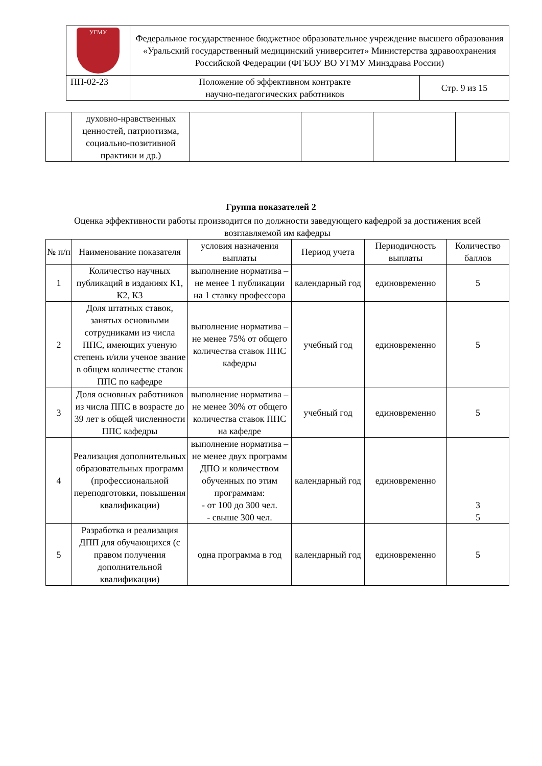| УГМУ | Федеральное государственное бюджетное образовательное учреждение высшего образования «Уральский государственный медицинский университет» Министерства здравоохранения Российской Федерации (ФГБОУ ВО УГМУ Минздрава России) | |
| ПП-02-23 | Положение об эффективном контракте научно-педагогических работников | Стр. 9 из 15 |
| | духовно-нравственных ценностей, патриотизма, социально-позитивной практики и др.) | | | | |
Группа показателей 2
Оценка эффективности работы производится по должности заведующего кафедрой за достижения всей возглавляемой им кафедры
| № п/п | Наименование показателя | условия назначения выплаты | Период учета | Периодичность выплаты | Количество баллов |
| --- | --- | --- | --- | --- | --- |
| 1 | Количество научных публикаций в изданиях К1, К2, К3 | выполнение норматива – не менее 1 публикации на 1 ставку профессора | календарный год | единовременно | 5 |
| 2 | Доля штатных ставок, занятых основными сотрудниками из числа ППС, имеющих ученую степень и/или ученое звание в общем количестве ставок ППС по кафедре | выполнение норматива – не менее 75% от общего количества ставок ППС кафедры | учебный год | единовременно | 5 |
| 3 | Доля основных работников из числа ППС в возрасте до 39 лет в общей численности ППС кафедры | выполнение норматива – не менее 30% от общего количества ставок ППС на кафедре | учебный год | единовременно | 5 |
| 4 | Реализация дополнительных образовательных программ (профессиональной переподготовки, повышения квалификации) | выполнение норматива – не менее двух программ ДПО и количеством обученных по этим программам: - от 100 до 300 чел. - свыше 300 чел. | календарный год | единовременно | 3 5 |
| 5 | Разработка и реализация ДПП для обучающихся (с правом получения дополнительной квалификации) | одна программа в год | календарный год | единовременно | 5 |